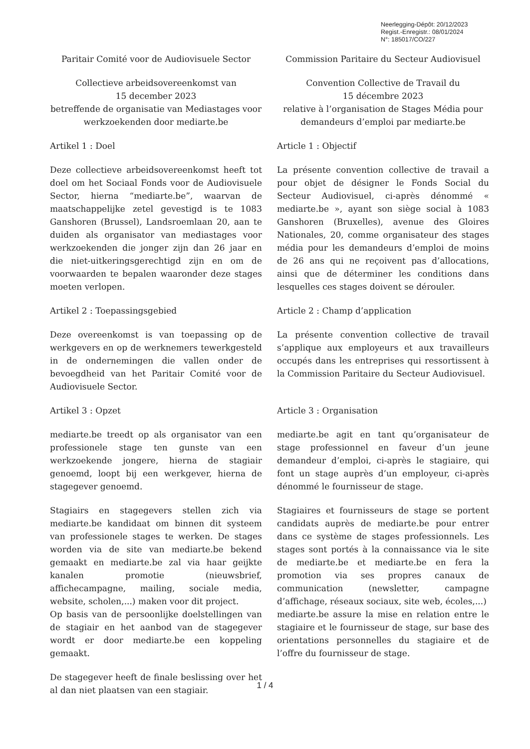Neerlegging-Dépôt: 20/12/2023
Regist.-Enregistr.: 08/01/2024
N°: 185017/CO/227
Paritair Comité voor de Audiovisuele Sector
Commission Paritaire du Secteur Audiovisuel
Collectieve arbeidsovereenkomst van
15 december 2023
betreffende de organisatie van Mediastages voor werkzoekenden door mediarte.be
Convention Collective de Travail du
15 décembre 2023
relative à l’organisation de Stages Média pour demandeurs d’emploi par mediarte.be
Artikel 1 : Doel
Article 1 : Objectif
Deze collectieve arbeidsovereenkomst heeft tot doel om het Sociaal Fonds voor de Audiovisuele Sector, hierna “mediarte.be”, waarvan de maatschappelijke zetel gevestigd is te 1083 Ganshoren (Brussel), Landsroemlaan 20, aan te duiden als organisator van mediastages voor werkzoekenden die jonger zijn dan 26 jaar en die niet-uitkeringsgerechtigd zijn en om de voorwaarden te bepalen waaronder deze stages moeten verlopen.
La présente convention collective de travail a pour objet de désigner le Fonds Social du Secteur Audiovisuel, ci-après dénommé « mediarte.be », ayant son siège social à 1083 Ganshoren (Bruxelles), avenue des Gloires Nationales, 20, comme organisateur des stages média pour les demandeurs d’emploi de moins de 26 ans qui ne reçoivent pas d’allocations, ainsi que de déterminer les conditions dans lesquelles ces stages doivent se dérouler.
Artikel 2 : Toepassingsgebied
Article 2 : Champ d’application
Deze overeenkomst is van toepassing op de werkgevers en op de werknemers tewerkgesteld in de ondernemingen die vallen onder de bevoegdheid van het Paritair Comité voor de Audiovisuele Sector.
La présente convention collective de travail s’applique aux employeurs et aux travailleurs occupés dans les entreprises qui ressortissent à la Commission Paritaire du Secteur Audiovisuel.
Artikel 3 : Opzet
Article 3 : Organisation
mediarte.be treedt op als organisator van een professionele stage ten gunste van een werkzoekende jongere, hierna de stagiair genoemd, loopt bij een werkgever, hierna de stagegever genoemd.
mediarte.be agit en tant qu’organisateur de stage professionnel en faveur d’un jeune demandeur d’emploi, ci-après le stagiaire, qui font un stage auprès d’un employeur, ci-après dénommé le fournisseur de stage.
Stagiairs en stagegevers stellen zich via mediarte.be kandidaat om binnen dit systeem van professionele stages te werken. De stages worden via de site van mediarte.be bekend gemaakt en mediarte.be zal via haar geijkte kanalen promotie (nieuwsbrief, affichecampagne, mailing, sociale media, website, scholen,...) maken voor dit project.
Op basis van de persoonlijke doelstellingen van de stagiair en het aanbod van de stagegever wordt er door mediarte.be een koppeling gemaakt.
De stagegever heeft de finale beslissing over het al dan niet plaatsen van een stagiair.
Stagiaires et fournisseurs de stage se portent candidats auprès de mediarte.be pour entrer dans ce système de stages professionnels. Les stages sont portés à la connaissance via le site de mediarte.be et mediarte.be en fera la promotion via ses propres canaux de communication (newsletter, campagne d’affichage, réseaux sociaux, site web, écoles,...)
mediarte.be assure la mise en relation entre le stagiaire et le fournisseur de stage, sur base des orientations personnelles du stagiaire et de l’offre du fournisseur de stage.
1 / 4